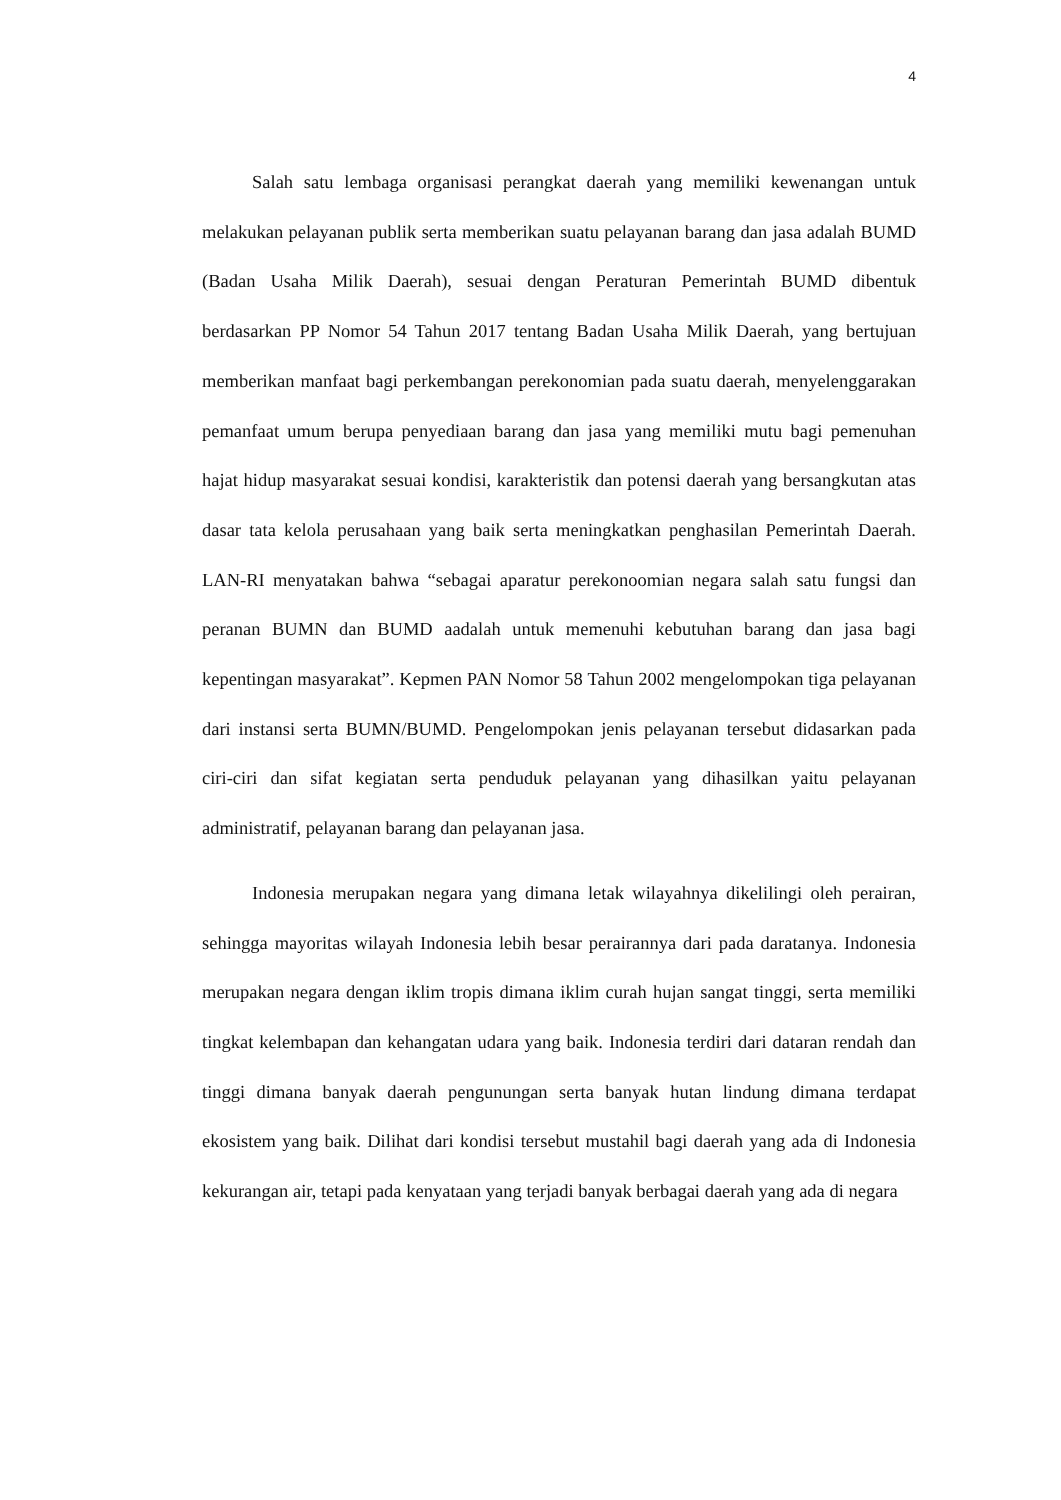4
Salah satu lembaga organisasi perangkat daerah yang memiliki kewenangan untuk melakukan pelayanan publik serta memberikan suatu pelayanan barang dan jasa adalah BUMD (Badan Usaha Milik Daerah), sesuai dengan Peraturan Pemerintah BUMD dibentuk berdasarkan PP Nomor 54 Tahun 2017 tentang Badan Usaha Milik Daerah, yang bertujuan memberikan manfaat bagi perkembangan perekonomian pada suatu daerah, menyelenggarakan pemanfaat umum berupa penyediaan barang dan jasa yang memiliki mutu bagi pemenuhan hajat hidup masyarakat sesuai kondisi, karakteristik dan potensi daerah yang bersangkutan atas dasar tata kelola perusahaan yang baik serta meningkatkan penghasilan Pemerintah Daerah. LAN-RI menyatakan bahwa “sebagai aparatur perekonoomian negara salah satu fungsi dan peranan BUMN dan BUMD aadalah untuk memenuhi kebutuhan barang dan jasa bagi kepentingan masyarakat”. Kepmen PAN Nomor 58 Tahun 2002 mengelompokan tiga pelayanan dari instansi serta BUMN/BUMD. Pengelompokan jenis pelayanan tersebut didasarkan pada ciri-ciri dan sifat kegiatan serta penduduk pelayanan yang dihasilkan yaitu pelayanan administratif, pelayanan barang dan pelayanan jasa.
Indonesia merupakan negara yang dimana letak wilayahnya dikelilingi oleh perairan, sehingga mayoritas wilayah Indonesia lebih besar perairannya dari pada daratanya. Indonesia merupakan negara dengan iklim tropis dimana iklim curah hujan sangat tinggi, serta memiliki tingkat kelembapan dan kehangatan udara yang baik. Indonesia terdiri dari dataran rendah dan tinggi dimana banyak daerah pengunungan serta banyak hutan lindung dimana terdapat ekosistem yang baik. Dilihat dari kondisi tersebut mustahil bagi daerah yang ada di Indonesia kekurangan air, tetapi pada kenyataan yang terjadi banyak berbagai daerah yang ada di negara